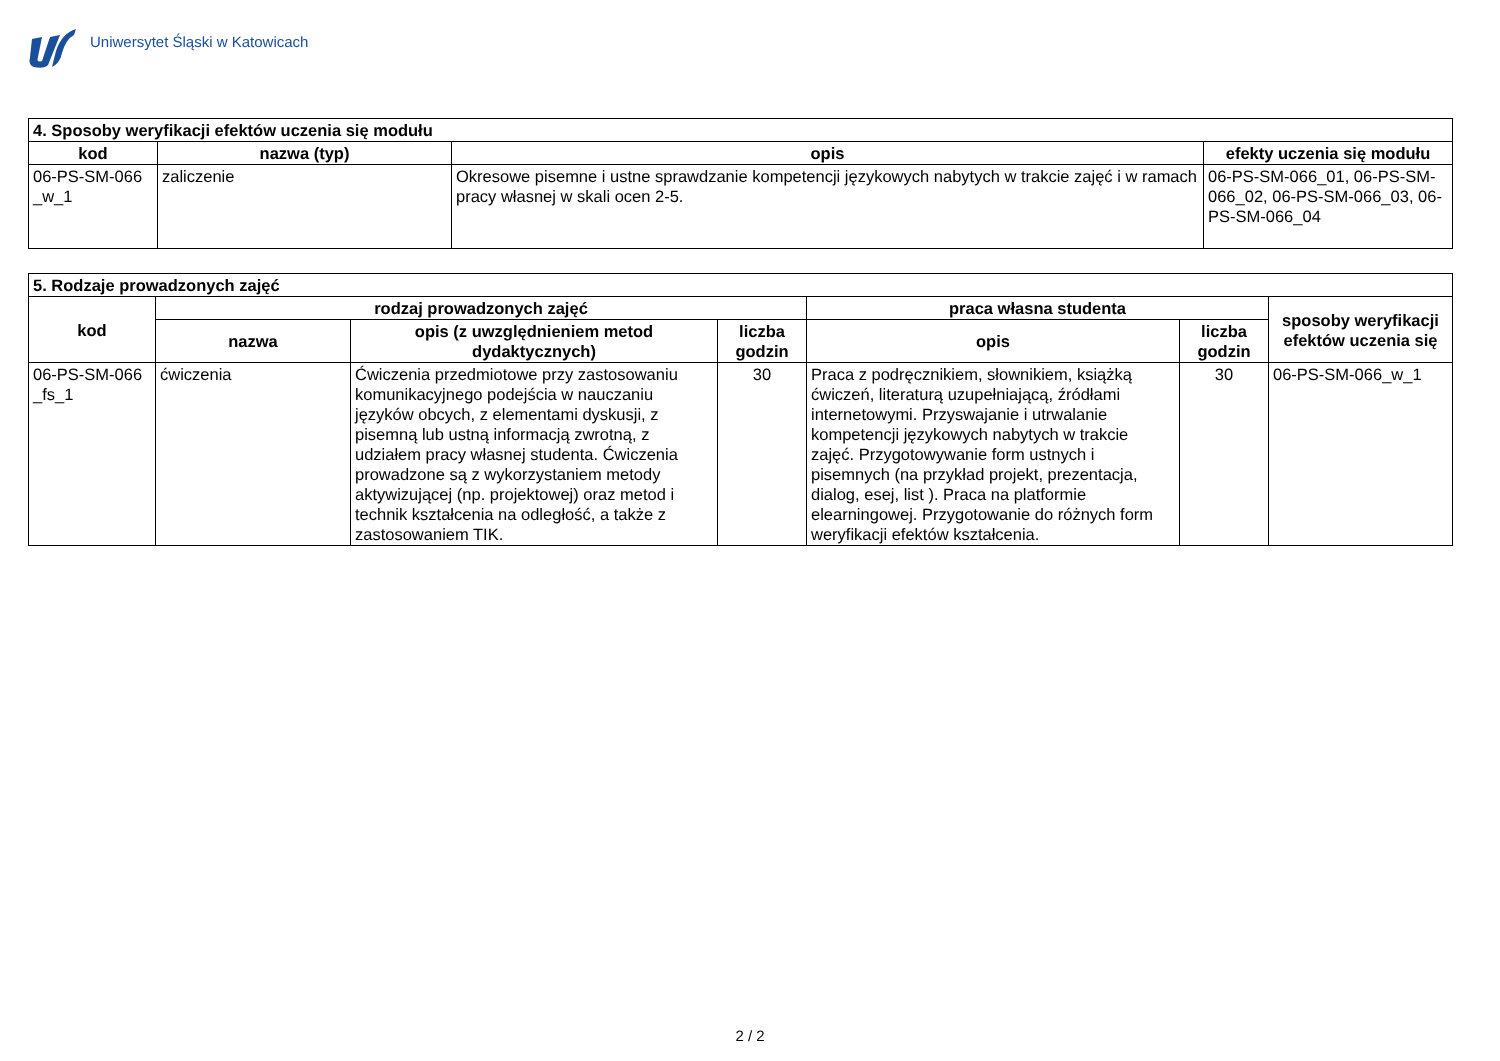Uniwersytet Śląski w Katowicach
| 4. Sposoby weryfikacji efektów uczenia się modułu | | | |
| kod | nazwa (typ) | opis | efekty uczenia się modułu |
| 06-PS-SM-066 _w_1 | zaliczenie | Okresowe pisemne i ustne sprawdzanie kompetencji językowych nabytych w trakcie zajęć i w ramach pracy własnej w skali ocen 2-5. | 06-PS-SM-066_01, 06-PS-SM-066_02, 06-PS-SM-066_03, 06-PS-SM-066_04 |
| 5. Rodzaje prowadzonych zajęć | | | | | | |
| kod | rodzaj prowadzonych zajęć | | | praca własna studenta | | sposoby weryfikacji efektów uczenia się |
| | nazwa | opis (z uwzględnieniem metod dydaktycznych) | liczba godzin | opis | liczba godzin | |
| 06-PS-SM-066 _fs_1 | ćwiczenia | Ćwiczenia przedmiotowe przy zastosowaniu komunikacyjnego podejścia w nauczaniu języków obcych, z elementami dyskusji, z pisemną lub ustną informacją zwrotną, z udziałem pracy własnej studenta. Ćwiczenia prowadzone są z wykorzystaniem metody aktywizującej (np. projektowej) oraz metod i technik kształcenia na odległość, a także z zastosowaniem TIK. | 30 | Praca z podręcznikiem, słownikiem, książką ćwiczeń, literaturą uzupełniającą, źródłami internetowymi. Przyswajanie i utrwalanie kompetencji językowych nabytych w trakcie zajęć. Przygotowywanie form ustnych i pisemnych (na przykład projekt, prezentacja, dialog, esej, list ). Praca na platformie elearningowej. Przygotowanie do różnych form weryfikacji efektów kształcenia. | 30 | 06-PS-SM-066_w_1 |
2 / 2